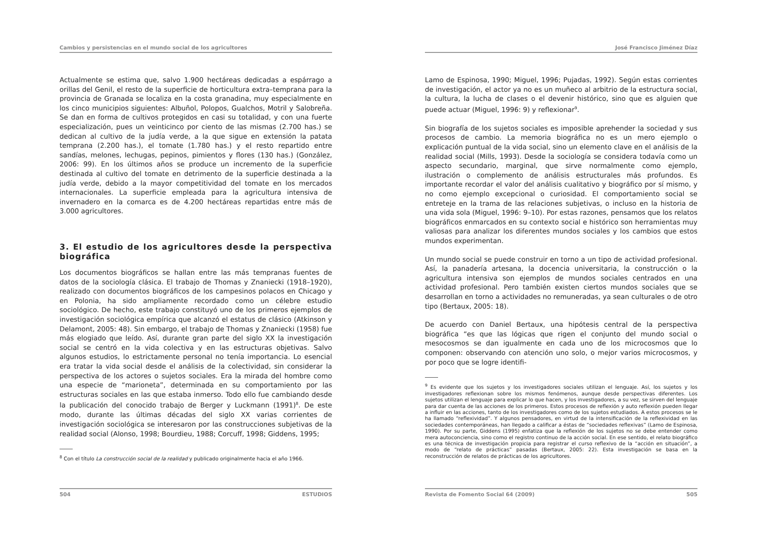Cambios y persistencias en el mundo social de los agricultores
Actualmente se estima que, salvo 1.900 hectáreas dedicadas a espárrago a orillas del Genil, el resto de la superficie de horticultura extra–temprana para la provincia de Granada se localiza en la costa granadina, muy especialmente en los cinco municipios siguientes: Albuñol, Polopos, Gualchos, Motril y Salobreña. Se dan en forma de cultivos protegidos en casi su totalidad, y con una fuerte especialización, pues un veinticinco por ciento de las mismas (2.700 has.) se dedican al cultivo de la judía verde, a la que sigue en extensión la patata temprana (2.200 has.), el tomate (1.780 has.) y el resto repartido entre sandías, melones, lechugas, pepinos, pimientos y flores (130 has.) (González, 2006: 99). En los últimos años se produce un incremento de la superficie destinada al cultivo del tomate en detrimento de la superficie destinada a la judía verde, debido a la mayor competitividad del tomate en los mercados internacionales. La superficie empleada para la agricultura intensiva de invernadero en la comarca es de 4.200 hectáreas repartidas entre más de 3.000 agricultores.
3. El estudio de los agricultores desde la perspectiva biográfica
Los documentos biográficos se hallan entre las más tempranas fuentes de datos de la sociología clásica. El trabajo de Thomas y Znaniecki (1918–1920), realizado con documentos biográficos de los campesinos polacos en Chicago y en Polonia, ha sido ampliamente recordado como un célebre estudio sociológico. De hecho, este trabajo constituyó uno de los primeros ejemplos de investigación sociológica empírica que alcanzó el estatus de clásico (Atkinson y Delamont, 2005: 48). Sin embargo, el trabajo de Thomas y Znaniecki (1958) fue más elogiado que leído. Así, durante gran parte del siglo XX la investigación social se centró en la vida colectiva y en las estructuras objetivas. Salvo algunos estudios, lo estrictamente personal no tenía importancia. Lo esencial era tratar la vida social desde el análisis de la colectividad, sin considerar la perspectiva de los actores o sujetos sociales. Era la mirada del hombre como una especie de “marioneta”, determinada en su comportamiento por las estructuras sociales en las que estaba inmerso. Todo ello fue cambiando desde la publicación del conocido trabajo de Berger y Luckmann (1991)<sup>8</sup>. De este modo, durante las últimas décadas del siglo XX varias corrientes de investigación sociológica se interesaron por las construcciones subjetivas de la realidad social (Alonso, 1998; Bourdieu, 1988; Corcuff, 1998; Giddens, 1995;
<sup>8</sup> Con el título La construcción social de la realidad y publicado originalmente hacia el año 1966.
504 ESTUDIOS
José Francisco Jiménez Díaz
Lamo de Espinosa, 1990; Miguel, 1996; Pujadas, 1992). Según estas corrientes de investigación, el actor ya no es un muñeco al arbitrio de la estructura social, la cultura, la lucha de clases o el devenir histórico, sino que es alguien que puede actuar (Miguel, 1996: 9) y reflexionar<sup>9</sup>.
Sin biografía de los sujetos sociales es imposible aprehender la sociedad y sus procesos de cambio. La memoria biográfica no es un mero ejemplo o explicación puntual de la vida social, sino un elemento clave en el análisis de la realidad social (Mills, 1993). Desde la sociología se considera todavía como un aspecto secundario, marginal, que sirve normalmente como ejemplo, ilustración o complemento de análisis estructurales más profundos. Es importante recordar el valor del análisis cualitativo y biográfico por sí mismo, y no como ejemplo excepcional o curiosidad. El comportamiento social se entreteje en la trama de las relaciones subjetivas, o incluso en la historia de una vida sola (Miguel, 1996: 9–10). Por estas razones, pensamos que los relatos biográficos enmarcados en su contexto social e histórico son herramientas muy valiosas para analizar los diferentes mundos sociales y los cambios que estos mundos experimentan.
Un mundo social se puede construir en torno a un tipo de actividad profesional. Así, la panadería artesana, la docencia universitaria, la construcción o la agricultura intensiva son ejemplos de mundos sociales centrados en una actividad profesional. Pero también existen ciertos mundos sociales que se desarrollan en torno a actividades no remuneradas, ya sean culturales o de otro tipo (Bertaux, 2005: 18).
De acuerdo con Daniel Bertaux, una hipótesis central de la perspectiva biográfica “es que las lógicas que rigen el conjunto del mundo social o mesocosmos se dan igualmente en cada uno de los microcosmos que lo componen: observando con atención uno solo, o mejor varios microcosmos, y por poco que se logre identifi-
<sup>9</sup> Es evidente que los sujetos y los investigadores sociales utilizan el lenguaje. Así, los sujetos y los investigadores reflexionan sobre los mismos fenómenos, aunque desde perspectivas diferentes. Los sujetos utilizan el lenguaje para explicar lo que hacen, y los investigadores, a su vez, se sirven del lenguaje para dar cuenta de las acciones de los primeros. Estos procesos de reflexión y auto reflexión pueden llegar a influir en las acciones, tanto de los investigadores como de los sujetos estudiados. A estos procesos se le ha llamado “reflexividad”. Y algunos pensadores, en virtud de la intensificación de la reflexividad en las sociedades contemporáneas, han llegado a calificar a éstas de “sociedades reflexivas” (Lamo de Espinosa, 1990). Por su parte, Giddens (1995) enfatiza que la reflexión de los sujetos no se debe entender como mera autoconciencia, sino como el registro continuo de la acción social. En ese sentido, el relato biográfico es una técnica de investigación propicia para registrar el curso reflexivo de la “acción en situación”, a modo de “relato de prácticas” pasadas (Bertaux, 2005: 22). Esta investigación se basa en la reconstrucción de relatos de prácticas de los agricultores.
Revista de Fomento Social 64 (2009) 505